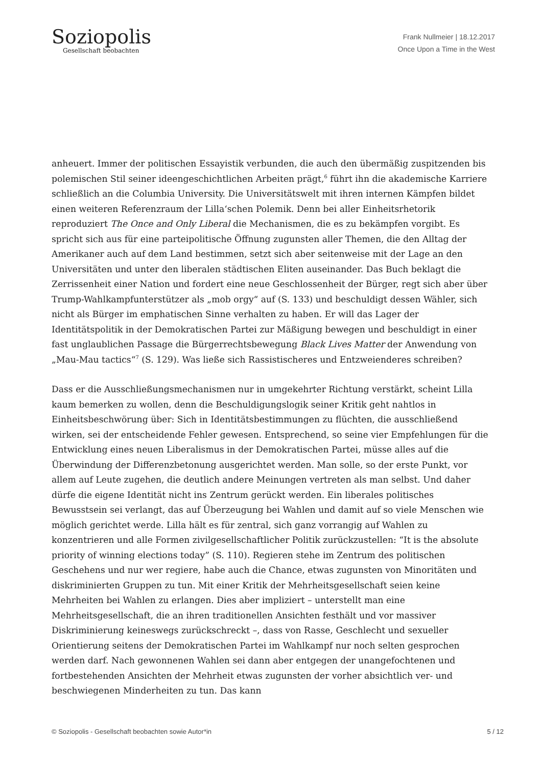Soziopolis
Gesellschaft beobachten
Frank Nullmeier | 18.12.2017
Once Upon a Time in the West
anheuert. Immer der politischen Essayistik verbunden, die auch den übermäßig zuspitzenden bis polemischen Stil seiner ideengeschichtlichen Arbeiten prägt,<sup>6</sup> führt ihn die akademische Karriere schließlich an die Columbia University. Die Universitätswelt mit ihren internen Kämpfen bildet einen weiteren Referenzraum der Lilla‘schen Polemik. Denn bei aller Einheitsrhetorik reproduziert The Once and Only Liberal die Mechanismen, die es zu bekämpfen vorgibt. Es spricht sich aus für eine parteipolitische Öffnung zugunsten aller Themen, die den Alltag der Amerikaner auch auf dem Land bestimmen, setzt sich aber seitenweise mit der Lage an den Universitäten und unter den liberalen städtischen Eliten auseinander. Das Buch beklagt die Zerrissenheit einer Nation und fordert eine neue Geschlossenheit der Bürger, regt sich aber über Trump-Wahlkampfunterstützer als „mob orgy“ auf (S. 133) und beschuldigt dessen Wähler, sich nicht als Bürger im emphatischen Sinne verhalten zu haben. Er will das Lager der Identitätspolitik in der Demokratischen Partei zur Mäßigung bewegen und beschuldigt in einer fast unglaublichen Passage die Bürgerrechtsbewegung Black Lives Matter der Anwendung von „Mau-Mau tactics“<sup>7</sup> (S. 129). Was ließe sich Rassistischeres und Entzweienderes schreiben?
Dass er die Ausschließungsmechanismen nur in umgekehrter Richtung verstärkt, scheint Lilla kaum bemerken zu wollen, denn die Beschuldigungslogik seiner Kritik geht nahtlos in Einheitsbeschwörung über: Sich in Identitätsbestimmungen zu flüchten, die ausschließend wirken, sei der entscheidende Fehler gewesen. Entsprechend, so seine vier Empfehlungen für die Entwicklung eines neuen Liberalismus in der Demokratischen Partei, müsse alles auf die Überwindung der Differenzbetonung ausgerichtet werden. Man solle, so der erste Punkt, vor allem auf Leute zugehen, die deutlich andere Meinungen vertreten als man selbst. Und daher dürfe die eigene Identität nicht ins Zentrum gerückt werden. Ein liberales politisches Bewusstsein sei verlangt, das auf Überzeugung bei Wahlen und damit auf so viele Menschen wie möglich gerichtet werde. Lilla hält es für zentral, sich ganz vorrangig auf Wahlen zu konzentrieren und alle Formen zivilgesellschaftlicher Politik zurückzustellen: “It is the absolute priority of winning elections today” (S. 110). Regieren stehe im Zentrum des politischen Geschehens und nur wer regiere, habe auch die Chance, etwas zugunsten von Minoritäten und diskriminierten Gruppen zu tun. Mit einer Kritik der Mehrheitsgesellschaft seien keine Mehrheiten bei Wahlen zu erlangen. Dies aber impliziert – unterstellt man eine Mehrheitsgesellschaft, die an ihren traditionellen Ansichten festhält und vor massiver Diskriminierung keineswegs zurückschreckt –, dass von Rasse, Geschlecht und sexueller Orientierung seitens der Demokratischen Partei im Wahlkampf nur noch selten gesprochen werden darf. Nach gewonnenen Wahlen sei dann aber entgegen der unangefochtenen und fortbestehenden Ansichten der Mehrheit etwas zugunsten der vorher absichtlich ver- und beschwiegenen Minderheiten zu tun. Das kann
© Soziopolis - Gesellschaft beobachten sowie Autor*in 5 / 12